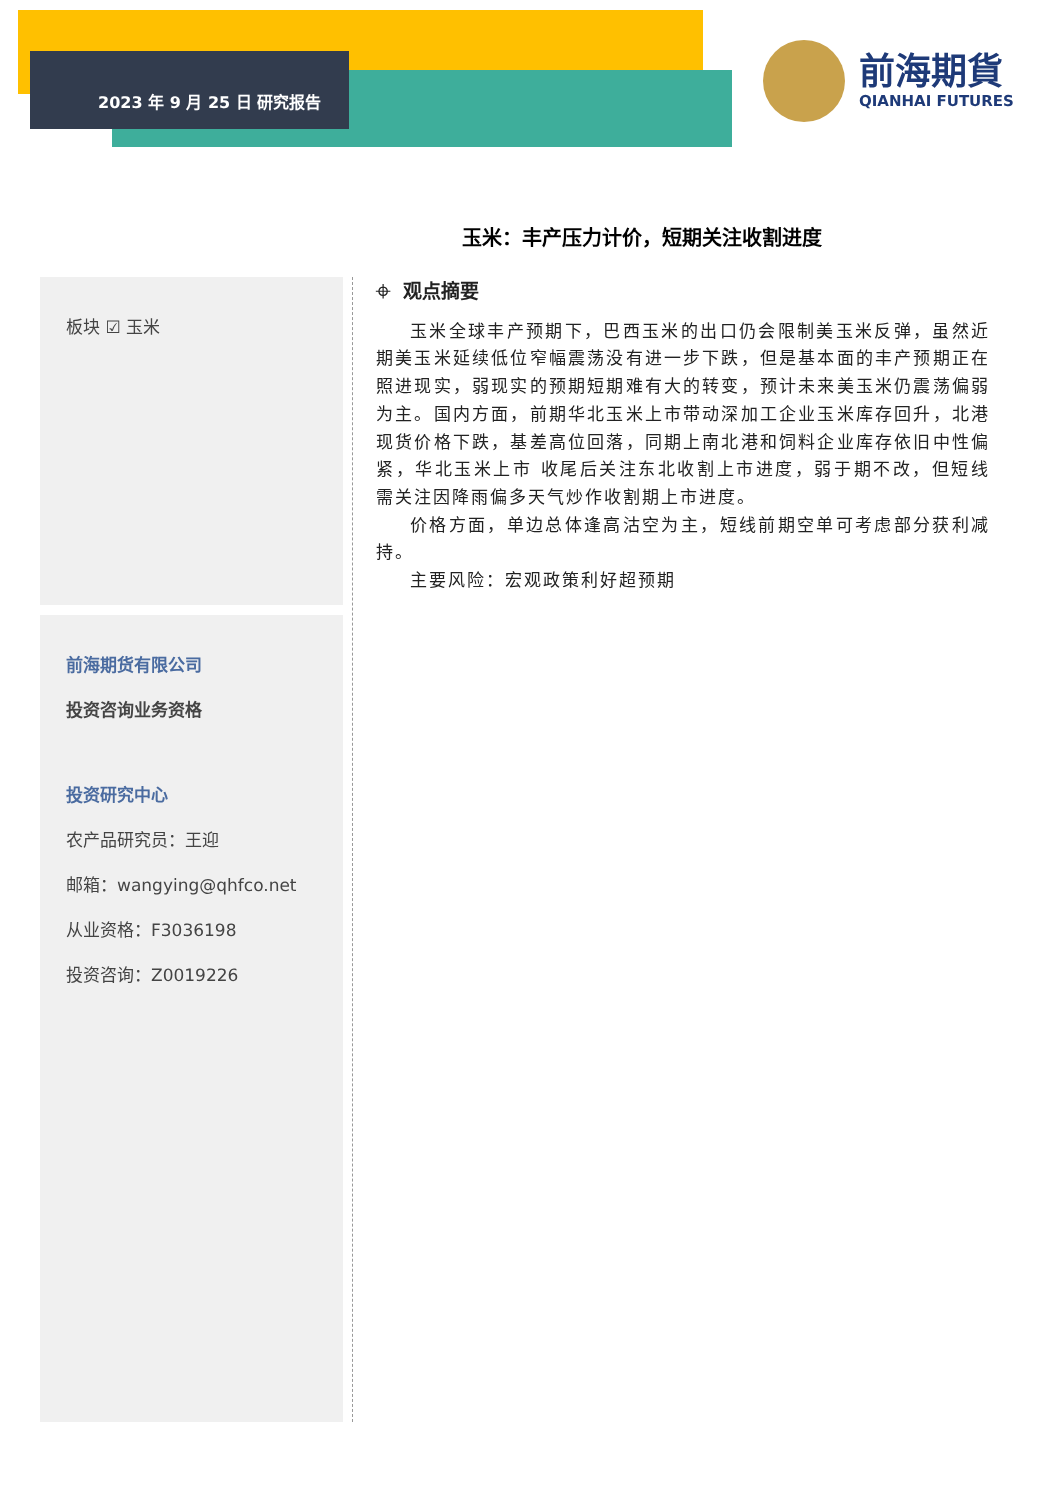2023 年 9 月 25 日 研究报告
前海期貨
QIANHAI FUTURES
玉米：丰产压力计价，短期关注收割进度
板块 ☑ 玉米
前海期货有限公司
投资咨询业务资格
投资研究中心
农产品研究员：王迎
邮箱：wangying@qhfco.net
从业资格：F3036198
投资咨询：Z0019226
⌖ 观点摘要
玉米全球丰产预期下，巴西玉米的出口仍会限制美玉米反弹，虽然近期美玉米延续低位窄幅震荡没有进一步下跌，但是基本面的丰产预期正在照进现实，弱现实的预期短期难有大的转变，预计未来美玉米仍震荡偏弱为主。国内方面，前期华北玉米上市带动深加工企业玉米库存回升，北港现货价格下跌，基差高位回落，同期上南北港和饲料企业库存依旧中性偏紧，华北玉米上市 收尾后关注东北收割上市进度，弱于期不改，但短线需关注因降雨偏多天气炒作收割期上市进度。
价格方面，单边总体逢高沽空为主，短线前期空单可考虑部分获利减持。
主要风险：宏观政策利好超预期